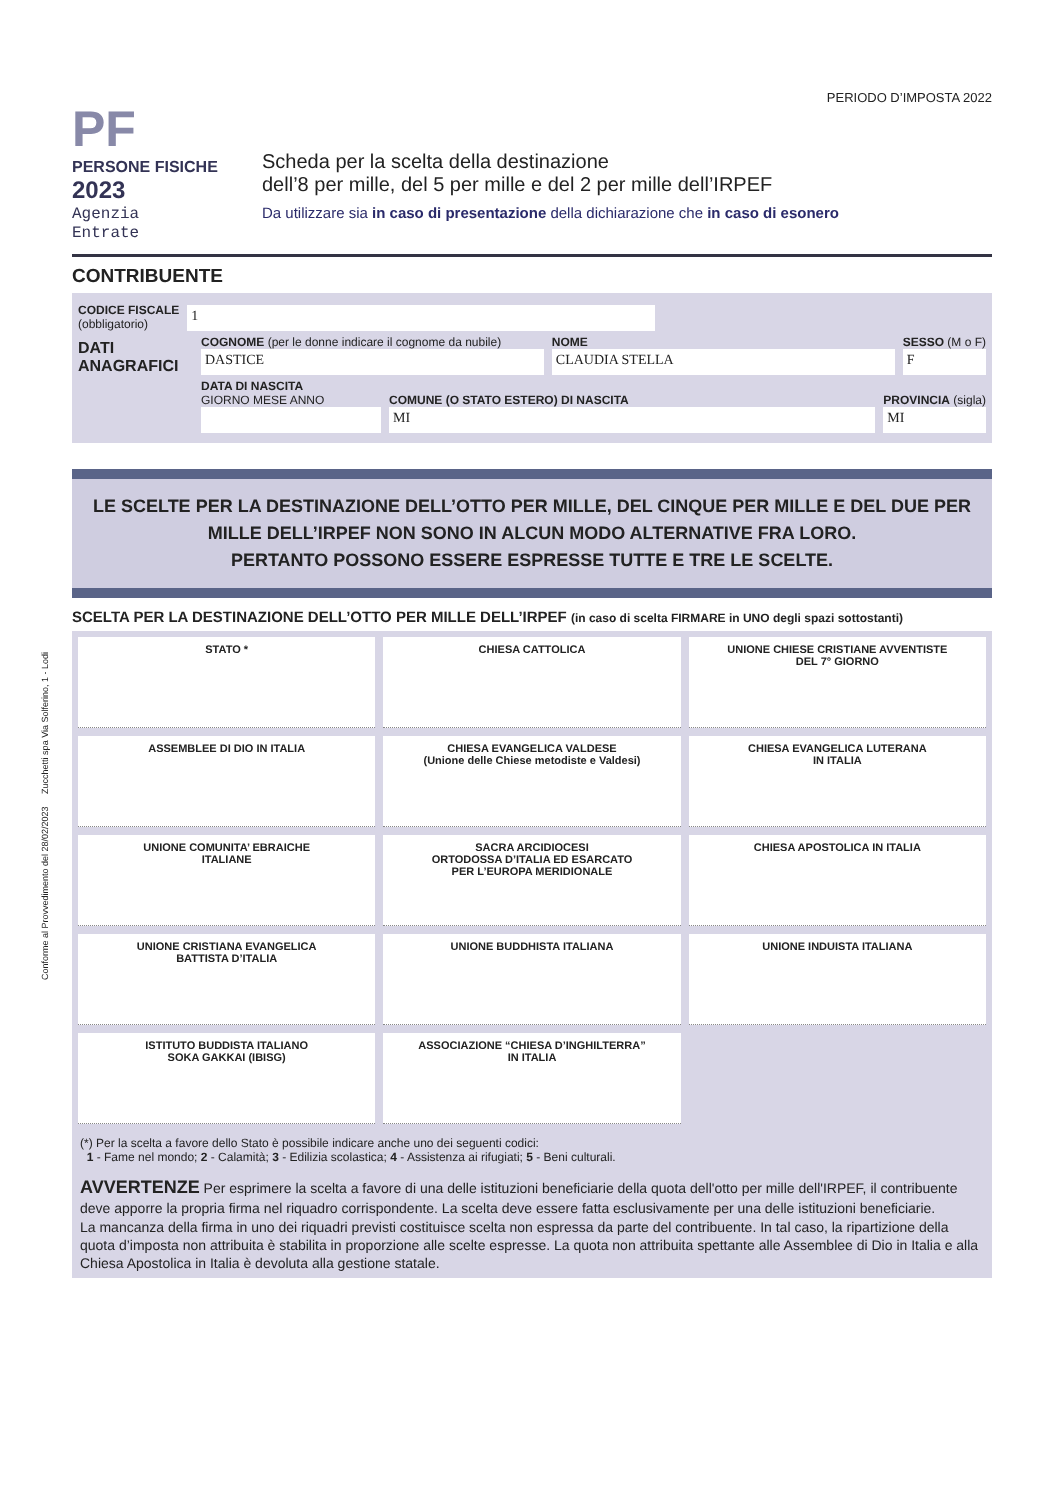Conforme al Provvedimento del 28/02/2023 Zucchetti spa Via Solferino, 1 - Lodi
PERIODO D’IMPOSTA 2022
PF
PERSONE FISICHE
2023
Agenzia
Entrate
Scheda per la scelta della destinazione
dell’8 per mille, del 5 per mille e del 2 per mille dell’IRPEF
Da utilizzare sia in caso di presentazione della dichiarazione che in caso di esonero
CONTRIBUENTE
CODICE FISCALE
(obbligatorio)
1
DATI ANAGRAFICI
COGNOME (per le donne indicare il cognome da nubile)
DASTICE
NOME
CLAUDIA STELLA
SESSO (M o F)
F
DATA DI NASCITA
GIORNO MESE ANNO
COMUNE (O STATO ESTERO) DI NASCITA
MI
PROVINCIA (sigla)
MI
LE SCELTE PER LA DESTINAZIONE DELL’OTTO PER MILLE, DEL CINQUE PER MILLE E DEL DUE PER MILLE DELL’IRPEF NON SONO IN ALCUN MODO ALTERNATIVE FRA LORO.
PERTANTO POSSONO ESSERE ESPRESSE TUTTE E TRE LE SCELTE.
SCELTA PER LA DESTINAZIONE DELL’OTTO PER MILLE DELL’IRPEF (in caso di scelta FIRMARE in UNO degli spazi sottostanti)
STATO *
CHIESA CATTOLICA
UNIONE CHIESE CRISTIANE AVVENTISTE
DEL 7° GIORNO
ASSEMBLEE DI DIO IN ITALIA
CHIESA EVANGELICA VALDESE
(Unione delle Chiese metodiste e Valdesi)
CHIESA EVANGELICA LUTERANA
IN ITALIA
UNIONE COMUNITA’ EBRAICHE
ITALIANE
SACRA ARCIDIOCESI
ORTODOSSA D’ITALIA ED ESARCATO
PER L’EUROPA MERIDIONALE
CHIESA APOSTOLICA IN ITALIA
UNIONE CRISTIANA EVANGELICA
BATTISTA D’ITALIA
UNIONE BUDDHISTA ITALIANA
UNIONE INDUISTA ITALIANA
ISTITUTO BUDDISTA ITALIANO
SOKA GAKKAI (IBISG)
ASSOCIAZIONE “CHIESA D’INGHILTERRA”
IN ITALIA
(*) Per la scelta a favore dello Stato è possibile indicare anche uno dei seguenti codici:
1 - Fame nel mondo; 2 - Calamità; 3 - Edilizia scolastica; 4 - Assistenza ai rifugiati; 5 - Beni culturali.
AVVERTENZE Per esprimere la scelta a favore di una delle istituzioni beneficiarie della quota dell'otto per mille dell'IRPEF, il contribuente deve apporre la propria firma nel riquadro corrispondente. La scelta deve essere fatta esclusivamente per una delle istituzioni beneficiarie.
La mancanza della firma in uno dei riquadri previsti costituisce scelta non espressa da parte del contribuente. In tal caso, la ripartizione della quota d’imposta non attribuita è stabilita in proporzione alle scelte espresse. La quota non attribuita spettante alle Assemblee di Dio in Italia e alla Chiesa Apostolica in Italia è devoluta alla gestione statale.